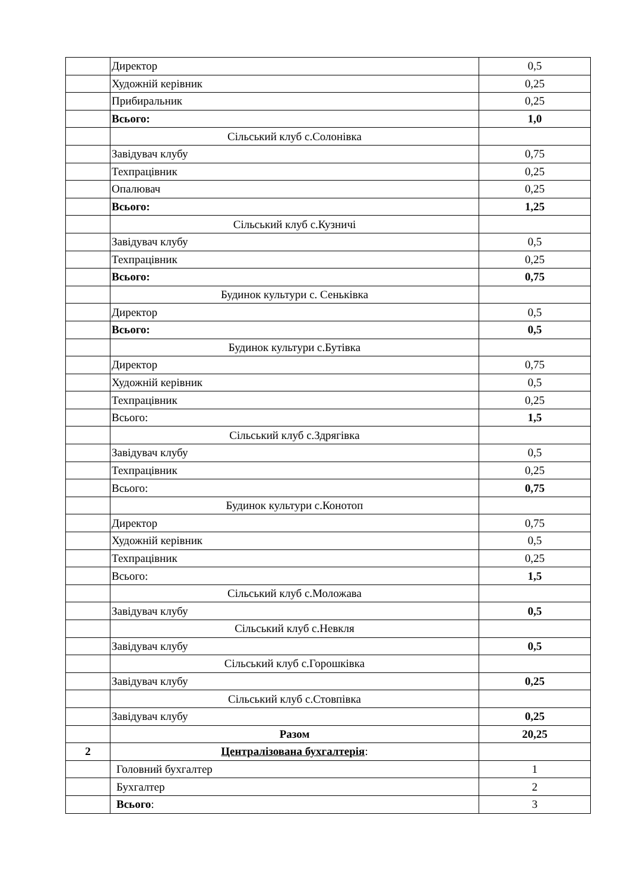| | Директор | 0,5 |
| | Художній керівник | 0,25 |
| | Прибиральник | 0,25 |
| | Всього: | 1,0 |
| | Сільський клуб с.Солонівка | |
| | Завідувач клубу | 0,75 |
| | Техпрацівник | 0,25 |
| | Опалювач | 0,25 |
| | Всього: | 1,25 |
| | Сільський клуб с.Кузничі | |
| | Завідувач клубу | 0,5 |
| | Техпрацівник | 0,25 |
| | Всього: | 0,75 |
| | Будинок культури с. Сеньківка | |
| | Директор | 0,5 |
| | Всього: | 0,5 |
| | Будинок культури с.Бутівка | |
| | Директор | 0,75 |
| | Художній керівник | 0,5 |
| | Техпрацівник | 0,25 |
| | Всього: | 1,5 |
| | Сільський клуб с.Здрягівка | |
| | Завідувач клубу | 0,5 |
| | Техпрацівник | 0,25 |
| | Всього: | 0,75 |
| | Будинок культури с.Конотоп | |
| | Директор | 0,75 |
| | Художній керівник | 0,5 |
| | Техпрацівник | 0,25 |
| | Всього: | 1,5 |
| | Сільський клуб с.Моложава | |
| | Завідувач клубу | 0,5 |
| | Сільський клуб с.Невкля | |
| | Завідувач клубу | 0,5 |
| | Сільський клуб с.Горошківка | |
| | Завідувач клубу | 0,25 |
| | Сільський клуб с.Стовпівка | |
| | Завідувач клубу | 0,25 |
| | Разом | 20,25 |
| 2 | Централізована бухгалтерія : | |
| | Головний бухгалтер | 1 |
| | Бухгалтер | 2 |
| | Всього : | 3 |